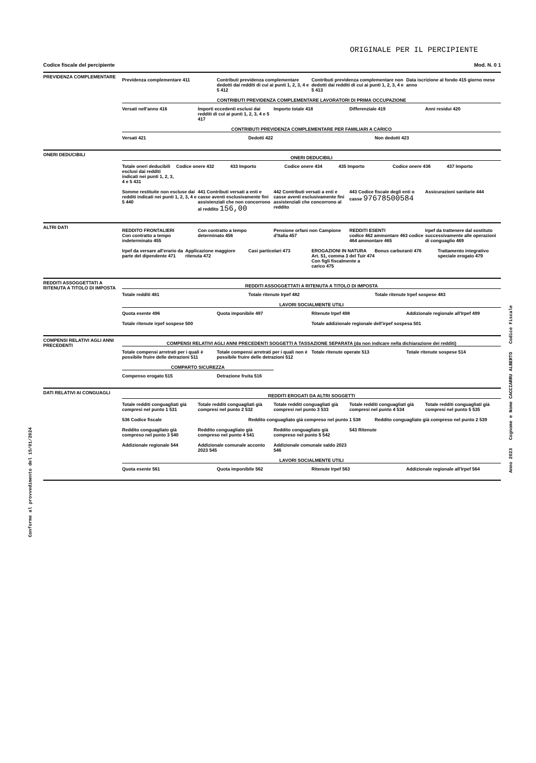Conforme al provvedimento del 15/01/2024
Anno 2023 Cognome e Nome CACCIARRU ALBERTO Codice Fiscale
ORIGINALE PER IL PERCIPIENTE
Codice fiscale del percipiente Mod. N. 0 1
PREVIDENZA COMPLEMENTARE
Previdenza complementare 411 Contributi previdenza complementare dedotti dai redditi di cui ai punti 1, 2, 3, 4 e 5 412
Contributi previdenza complementare non dedotti dai redditi di cui ai punti 1, 2, 3, 4 e 5 413
Data iscrizione al fondo 415 giorno mese anno
CONTRIBUTI PREVIDENZA COMPLEMENTARE LAVORATORI DI PRIMA OCCUPAZIONE
Versati nell'anno 416 Importi eccedenti esclusi dai redditi di cui ai punti 1, 2, 3, 4 e 5 417
Importo totale 418 Differenziale 419 Anni residui 420
CONTRIBUTI PREVIDENZA COMPLEMENTARE PER FAMILIARI A CARICO
Versati 421 Dedotti 422 Non dedotti 423
ONERI DEDUCIBILI
ONERI DEDUCIBILI
Totale oneri deducibili esclusi dai redditi indicati nei punti 1, 2, 3, 4 e 5 431
Codice onere 432 433 Importo Codice onere 434 435 Importo Codice onere 436 437 Importo
Somme restituite non escluse dai redditi indicati nei punti 1, 2, 3, 4 e 5 440
441 Contributi versati a enti e casse aventi esclusivamente fini assistenziali che non concorrono al reddito 156,00
442 Contributi versati a enti e casse aventi esclusivamente fini assistenziali che concorrono al reddito
443 Codice fiscale degli enti o casse 97678500584
Assicurazioni sanitarie 444
ALTRI DATI
REDDITO FRONTALIERI
Con contratto a tempo indeterminato 455
Con contratto a tempo determinato 456
Pensione orfani non Campione d'Italia 457
REDDITI ESENTI
codice 462 ammontare 463 codice 464 ammontare 465
Irpef da trattenere dal sostituto successivamente alle operazioni di conguaglio 469
Irpef da versare all'erario da parte del dipendente 471
Applicazione maggiore ritenuta 472
Casi particolari 473 EROGAZIONI IN NATURA
Art. 51, comma 3 del Tuir 474 Con figli fiscalmente a carico 475
Bonus carburanti 476 Trattamento integrativo speciale erogato 479
REDDITI ASSOGGETTATI A RITENUTA A TITOLO DI IMPOSTA
REDDITI ASSOGGETTATI A RITENUTA A TITOLO DI IMPOSTA
Totale redditi 481 Totale ritenute Irpef 482 Totale ritenute Irpef sospese 483
LAVORI SOCIALMENTE UTILI
Quota esente 496 Quota imponibile 497 Ritenute Irpef 498 Addizionale regionale all'Irpef 499
Totale ritenute irpef sospese 500
Totale addizionale regionale dell'irpef sospesa 501
COMPENSI RELATIVI AGLI ANNI PRECEDENTI
COMPENSI RELATIVI AGLI ANNI PRECEDENTI SOGGETTI A TASSAZIONE SEPARATA (da non indicare nella dichiarazione dei redditi)
Totale compensi arretrati per i quali è possibile fruire delle detrazioni 511
Totale compensi arretrati per i quali non è possibile fruire delle detrazioni 512
Totale ritenute operate 513 Totale ritenute sospese 514
COMPARTO SICUREZZA
Compenso erogato 515 Detrazione fruita 516
DATI RELATIVI AI CONGUAGLI
REDDITI EROGATI DA ALTRI SOGGETTI
Totale redditi conguagliati già compresi nel punto 1 531
Totale redditi conguagliati già compresi nel punto 2 532
Totale redditi conguagliati già compresi nel punto 3 533
Totale redditi conguagliati già compresi nel punto 4 534
Totale redditi conguagliati già compresi nel punto 5 535
536 Codice fiscale Reddito conguagliato già compreso nel punto 1 538
Reddito conguagliato già compreso nel punto 2 539
Reddito conguagliato già compreso nel punto 3 540
Reddito conguagliato già compreso nel punto 4 541
Reddito conguagliato già compreso nel punto 5 542
543 Ritenute
Addizionale regionale 544 Addizionale comunale acconto 2023 545
Addizionale comunale saldo 2023 546
LAVORI SOCIALMENTE UTILI
Quota esente 561 Quota imponibile 562 Ritenute Irpef 563 Addizionale regionale all'Irpef 564